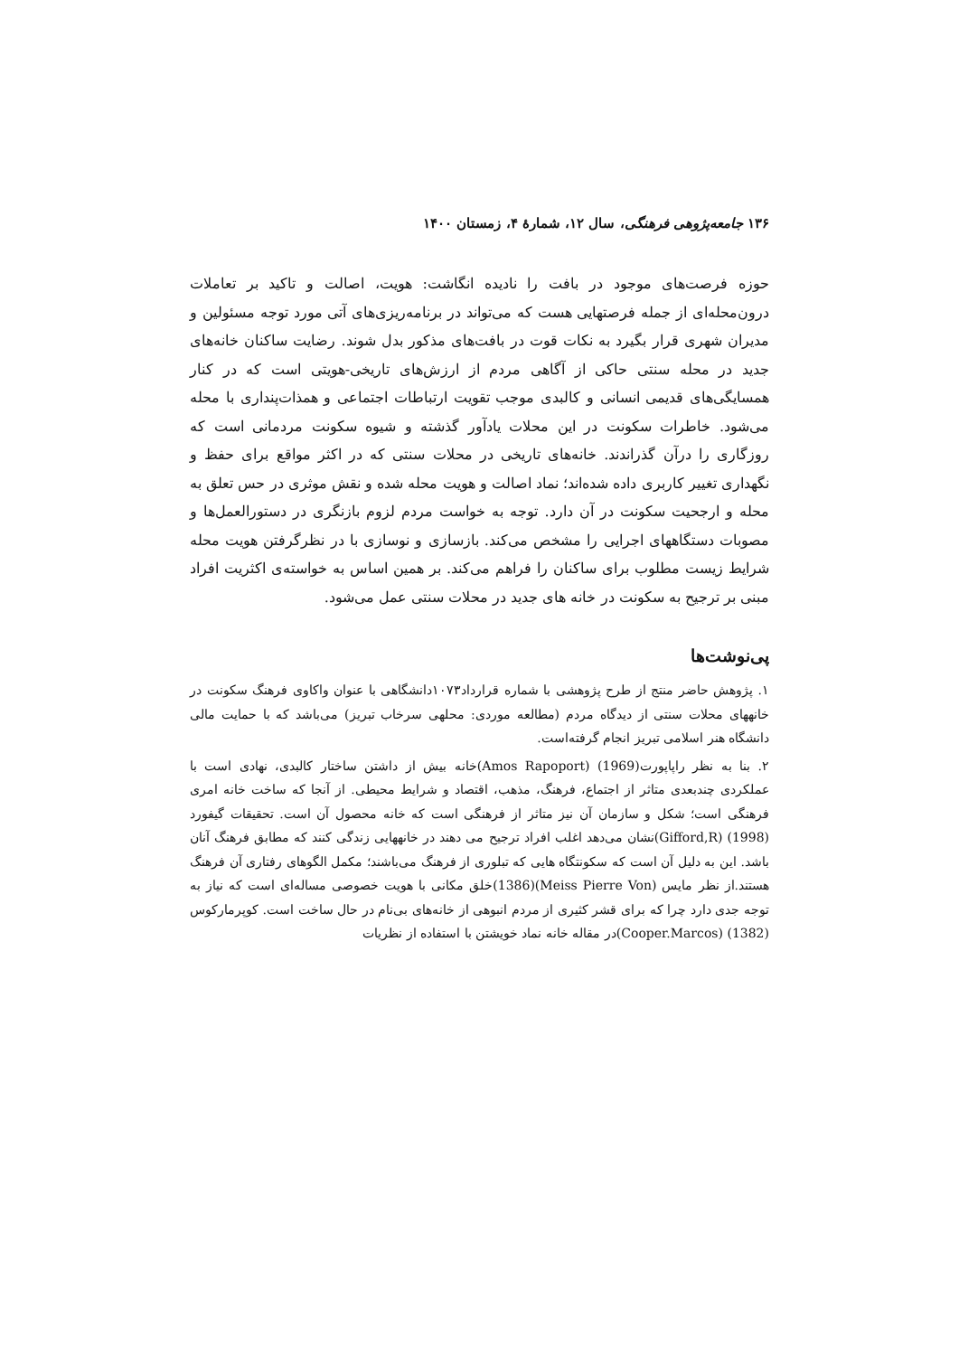۱۳۶ جامعه‌پژوهی فرهنگی، سال ۱۲، شمارهٔ ۴، زمستان ۱۴۰۰
حوزه فرصت‌های موجود در بافت را نادیده انگاشت: هویت، اصالت و تاکید بر تعاملات درون‌محله‌ای از جمله فرصتهایی هست که می‌تواند در برنامه‌ریزی‌های آتی مورد توجه مسئولین و مدیران شهری قرار بگیرد به نکات قوت در بافت‌های مذکور بدل شوند. رضایت ساکنان خانه‌های جدید در محله سنتی حاکی از آگاهی مردم از ارزش‌های تاریخی-هویتی است که در کنار همسایگی‌های قدیمی انسانی و کالبدی موجب تقویت ارتباطات اجتماعی و همذات‌پنداری با محله می‌شود. خاطرات سکونت در این محلات یادآور گذشته و شیوه سکونت مردمانی است که روزگاری را درآن گذراندند. خانه‌های تاریخی در محلات سنتی که در اکثر مواقع برای حفظ و نگهداری تغییر کاربری داده شده‌اند؛ نماد اصالت و هویت محله شده و نقش موثری در حس تعلق به محله و ارجحیت سکونت در آن دارد. توجه به خواست مردم لزوم بازنگری در دستورالعمل‌ها و مصوبات دستگاههای اجرایی را مشخص می‌کند. بازسازی و نوسازی با در نظرگرفتن هویت محله شرایط زیست مطلوب برای ساکنان را فراهم می‌کند. بر همین اساس به خواسته‌ی اکثریت افراد مبنی بر ترجیح به سکونت در خانه های جدید در محلات سنتی عمل می‌شود.
پی‌نوشت‌ها
۱. پژوهش حاضر منتج از طرح پژوهشی با شماره قرارداد۱۰۷۳دانشگاهی با عنوان واکاوی فرهنگ سکونت در خانههای محلات سنتی از دیدگاه مردم (مطالعه موردی: محلهی سرخاب تبریز) می‌باشد که با حمایت مالی دانشگاه هنر اسلامی تبریز انجام گرفته‌است.
۲. بنا به نظر راپاپورت(1969) (Amos Rapoport)خانه بیش از داشتن ساختار کالبدی، نهادی است با عملکردی چندبعدی متاثر از اجتماع، فرهنگ، مذهب، اقتصاد و شرایط محیطی. از آنجا که ساخت خانه امری فرهنگی است؛ شکل و سازمان آن نیز متاثر از فرهنگی است که خانه محصول آن است. تحقیقات گیفورد (1998) (Gifford,R)نشان می‌دهد اغلب افراد ترجیح می دهند در خانههایی زندگی کنند که مطابق فرهنگ آنان باشد. این به دلیل آن است که سکونتگاه هایی که تبلوری از فرهنگ می‌باشند؛ مکمل الگوهای رفتاری آن فرهنگ هستند.از نظر مایس (Meiss Pierre Von)(1386)خلق مکانی با هویت خصوصی مساله‌ای است که نیاز به توجه جدی دارد چرا که برای قشر کثیری از مردم انبوهی از خانه‌های بی‌نام در حال ساخت است. کوپرمارکوس (1382) (Cooper.Marcos)در مقاله خانه نماد خویشتن با استفاده از نظریات